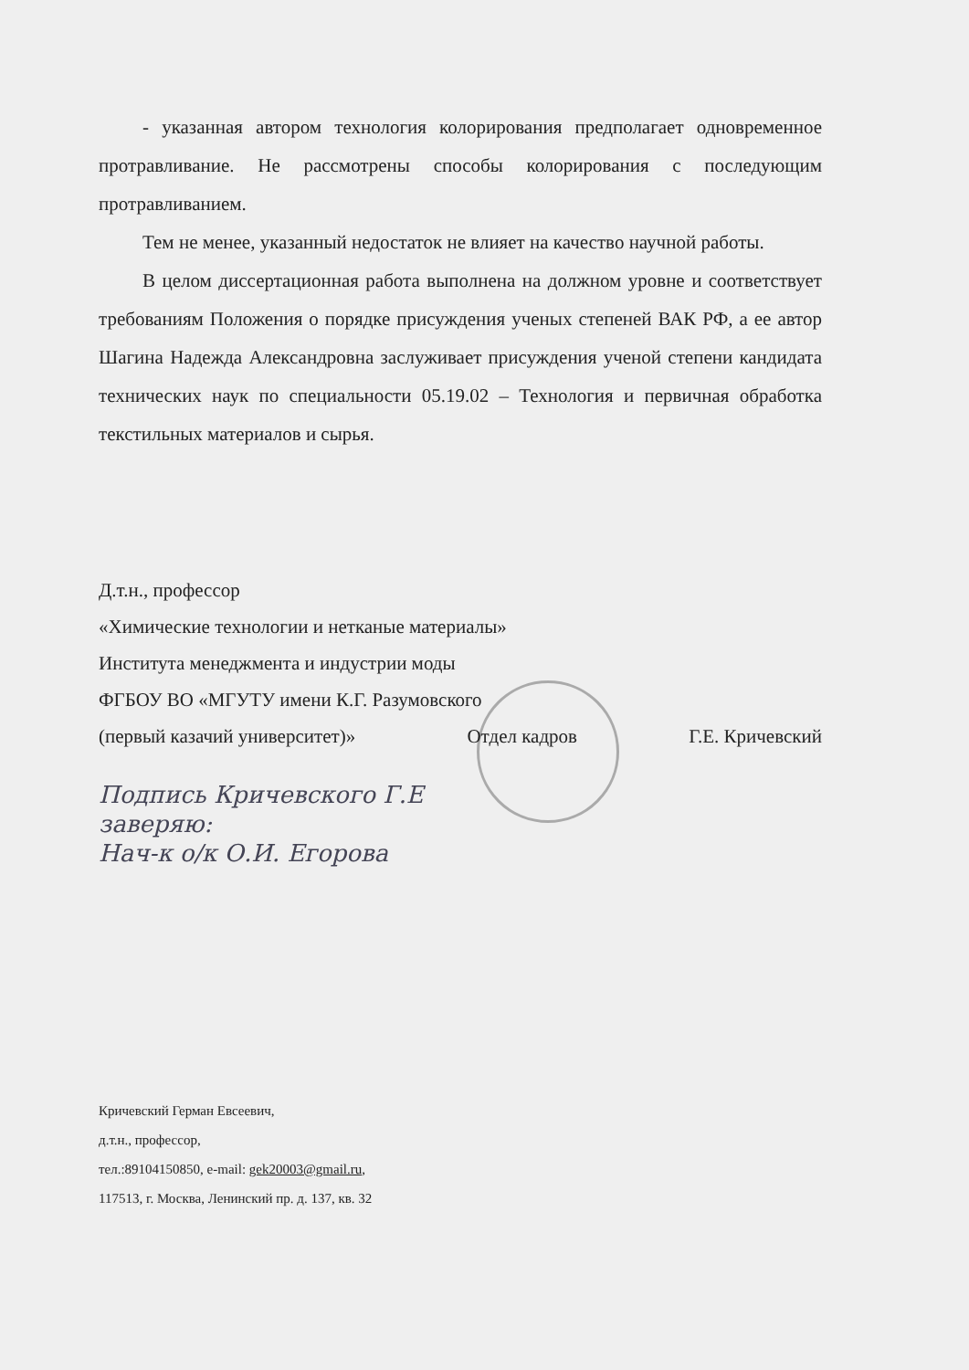- указанная автором технология колорирования предполагает одновременное протравливание. Не рассмотрены способы колорирования с последующим протравливанием.
Тем не менее, указанный недостаток не влияет на качество научной работы.
В целом диссертационная работа выполнена на должном уровне и соответствует требованиям Положения о порядке присуждения ученых степеней ВАК РФ, а ее автор Шагина Надежда Александровна заслуживает присуждения ученой степени кандидата технических наук по специальности 05.19.02 – Технология и первичная обработка текстильных материалов и сырья.
Д.т.н., профессор
«Химические технологии и нетканые материалы»
Института менеджмента и индустрии моды
ФГБОУ ВО «МГУТУ имени К.Г. Разумовского
(первый казачий университет)» Отдел кадров Г.Е. Кричевский
Подпись Кричевского Г.Е
заверяю:
Нач-к о/к О.И. Егорова
Кричевский Герман Евсеевич,
д.т.н., профессор,
тел.:89104150850, e-mail: gek20003@gmail.ru,
117513, г. Москва, Ленинский пр. д. 137, кв. 32